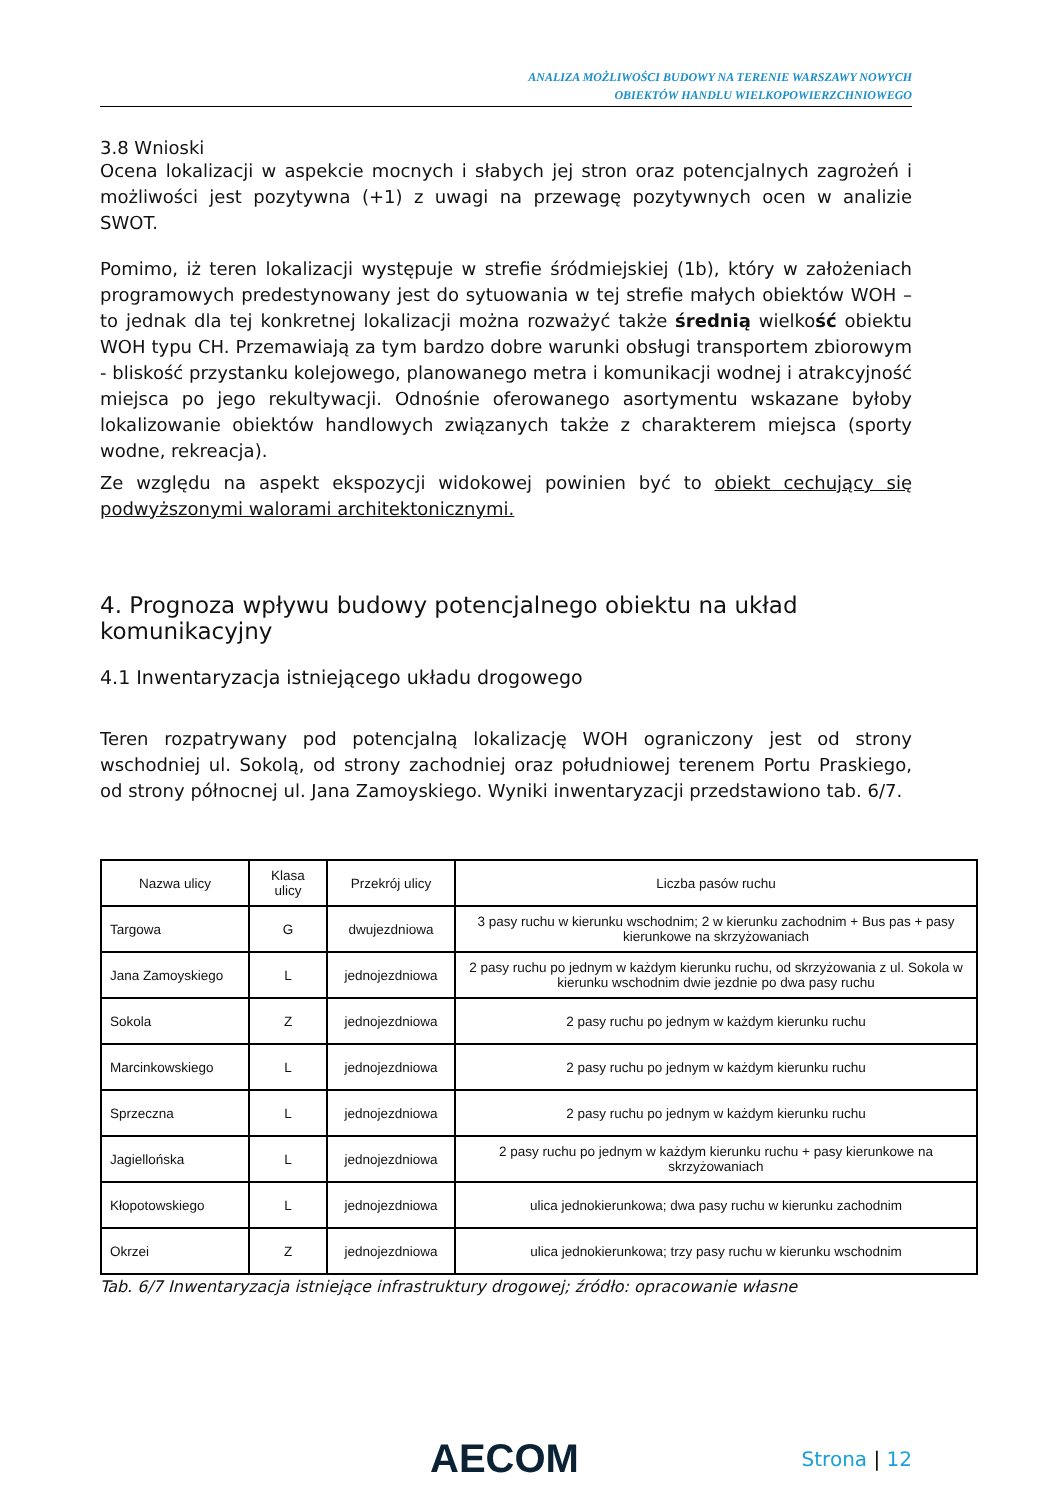ANALIZA MOŻLIWOŚCI BUDOWY NA TERENIE WARSZAWY NOWYCH
OBIEKTÓW HANDLU WIELKOPOWIERZCHNIOWEGO
3.8 Wnioski
Ocena lokalizacji w aspekcie mocnych i słabych jej stron oraz potencjalnych zagrożeń i możliwości jest pozytywna (+1) z uwagi na przewagę pozytywnych ocen w analizie SWOT.
Pomimo, iż teren lokalizacji występuje w strefie śródmiejskiej (1b), który w założeniach programowych predestynowany jest do sytuowania w tej strefie małych obiektów WOH – to jednak dla tej konkretnej lokalizacji można rozważyć także średnią wielkość obiektu WOH typu CH. Przemawiają za tym bardzo dobre warunki obsługi transportem zbiorowym - bliskość przystanku kolejowego, planowanego metra i komunikacji wodnej i atrakcyjność miejsca po jego rekultywacji. Odnośnie oferowanego asortymentu wskazane byłoby lokalizowanie obiektów handlowych związanych także z charakterem miejsca (sporty wodne, rekreacja).
Ze względu na aspekt ekspozycji widokowej powinien być to obiekt cechujący się podwyższonymi walorami architektonicznymi.
4. Prognoza wpływu budowy potencjalnego obiektu na układ komunikacyjny
4.1 Inwentaryzacja istniejącego układu drogowego
Teren rozpatrywany pod potencjalną lokalizację WOH ograniczony jest od strony wschodniej ul. Sokolą, od strony zachodniej oraz południowej terenem Portu Praskiego, od strony północnej ul. Jana Zamoyskiego. Wyniki inwentaryzacji przedstawiono tab. 6/7.
| Nazwa ulicy | Klasa ulicy | Przekrój ulicy | Liczba pasów ruchu |
| --- | --- | --- | --- |
| Targowa | G | dwujezdniowa | 3 pasy ruchu w kierunku wschodnim; 2 w kierunku zachodnim + Bus pas + pasy kierunkowe na skrzyżowaniach |
| Jana Zamoyskiego | L | jednojezdniowa | 2 pasy ruchu po jednym w każdym kierunku ruchu, od skrzyżowania z ul. Sokola w kierunku wschodnim dwie jezdnie po dwa pasy ruchu |
| Sokola | Z | jednojezdniowa | 2 pasy ruchu po jednym w każdym kierunku ruchu |
| Marcinkowskiego | L | jednojezdniowa | 2 pasy ruchu po jednym w każdym kierunku ruchu |
| Sprzeczna | L | jednojezdniowa | 2 pasy ruchu po jednym w każdym kierunku ruchu |
| Jagiellońska | L | jednojezdniowa | 2 pasy ruchu po jednym w każdym kierunku ruchu + pasy kierunkowe na skrzyżowaniach |
| Kłopotowskiego | L | jednojezdniowa | ulica jednokierunkowa; dwa pasy ruchu w kierunku zachodnim |
| Okrzei | Z | jednojezdniowa | ulica jednokierunkowa; trzy pasy ruchu w kierunku wschodnim |
Tab. 6/7 Inwentaryzacja istniejące infrastruktury drogowej; źródło: opracowanie własne
AECOM Strona | 12